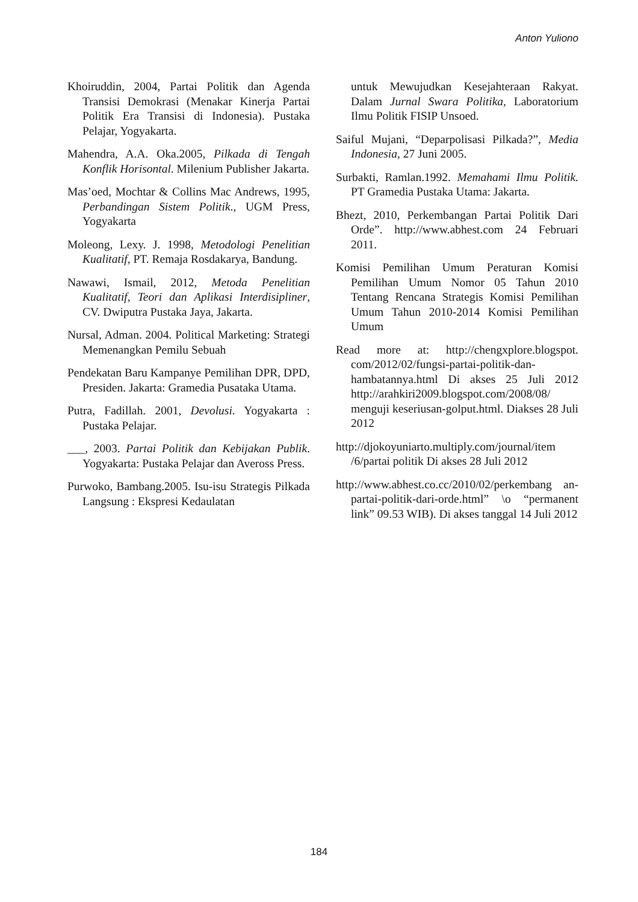Anton Yuliono
Khoiruddin, 2004, Partai Politik dan Agenda Transisi Demokrasi (Menakar Kinerja Partai Politik Era Transisi di Indonesia). Pustaka Pelajar, Yogyakarta.
Mahendra, A.A. Oka.2005, Pilkada di Tengah Konflik Horisontal. Milenium Publisher Jakarta.
Mas’oed, Mochtar & Collins Mac Andrews, 1995, Perbandingan Sistem Politik., UGM Press, Yogyakarta
Moleong, Lexy. J. 1998, Metodologi Penelitian Kualitatif, PT. Remaja Rosdakarya, Bandung.
Nawawi, Ismail, 2012, Metoda Penelitian Kualitatif, Teori dan Aplikasi Interdisipliner, CV. Dwiputra Pustaka Jaya, Jakarta.
Nursal, Adman. 2004. Political Marketing: Strategi Memenangkan Pemilu Sebuah
Pendekatan Baru Kampanye Pemilihan DPR, DPD, Presiden. Jakarta: Gramedia Pusataka Utama.
Putra, Fadillah. 2001, Devolusi. Yogyakarta : Pustaka Pelajar.
___, 2003. Partai Politik dan Kebijakan Publik. Yogyakarta: Pustaka Pelajar dan Aveross Press.
Purwoko, Bambang.2005. Isu-isu Strategis Pilkada Langsung : Ekspresi Kedaulatan
untuk Mewujudkan Kesejahteraan Rakyat. Dalam Jurnal Swara Politika, Laboratorium Ilmu Politik FISIP Unsoed.
Saiful Mujani, “Deparpolisasi Pilkada?”, Media Indonesia, 27 Juni 2005.
Surbakti, Ramlan.1992. Memahami Ilmu Politik. PT Gramedia Pustaka Utama: Jakarta.
Bhezt, 2010, Perkembangan Partai Politik Dari Orde”. http://www.abhest.com 24 Februari 2011.
Komisi Pemilihan Umum Peraturan Komisi Pemilihan Umum Nomor 05 Tahun 2010 Tentang Rencana Strategis Komisi Pemilihan Umum Tahun 2010-2014 Komisi Pemilihan Umum
Read more at: http://chengxplore.blogspot. com/2012/02/fungsi-partai-politik-dan-hambatannya.html Di akses 25 Juli 2012 http://arahkiri2009.blogspot.com/2008/08/ menguji keseriusan-golput.html. Diakses 28 Juli 2012
http://djokoyuniarto.multiply.com/journal/item /6/partai politik Di akses 28 Juli 2012
http://www.abhest.co.cc/2010/02/perkembang an-partai-politik-dari-orde.html” \o “permanent link” 09.53 WIB). Di akses tanggal 14 Juli 2012
184